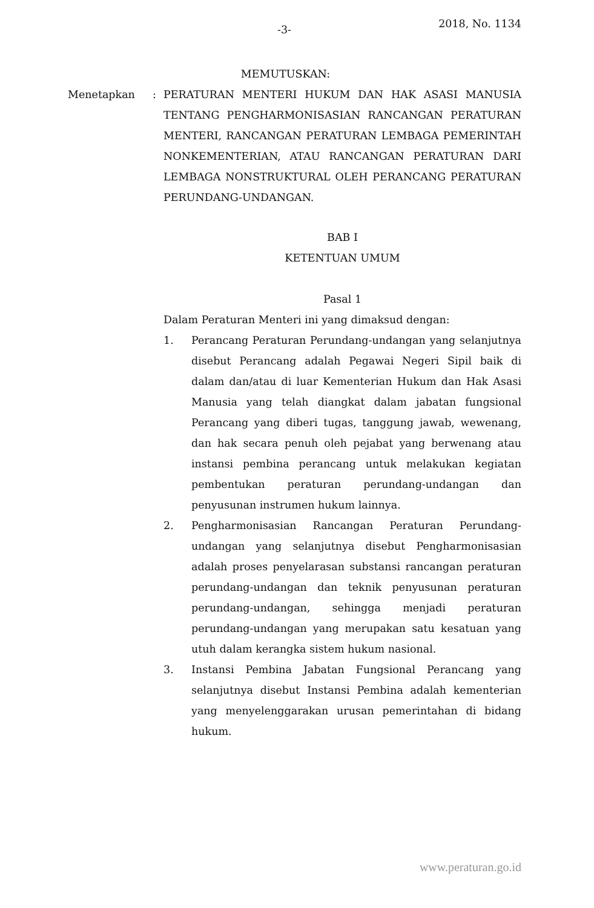-3- 2018, No. 1134
MEMUTUSKAN:
Menetapkan : PERATURAN MENTERI HUKUM DAN HAK ASASI MANUSIA TENTANG PENGHARMONISASIAN RANCANGAN PERATURAN MENTERI, RANCANGAN PERATURAN LEMBAGA PEMERINTAH NONKEMENTERIAN, ATAU RANCANGAN PERATURAN DARI LEMBAGA NONSTRUKTURAL OLEH PERANCANG PERATURAN PERUNDANG-UNDANGAN.
BAB I
KETENTUAN UMUM
Pasal 1
Dalam Peraturan Menteri ini yang dimaksud dengan:
1. Perancang Peraturan Perundang-undangan yang selanjutnya disebut Perancang adalah Pegawai Negeri Sipil baik di dalam dan/atau di luar Kementerian Hukum dan Hak Asasi Manusia yang telah diangkat dalam jabatan fungsional Perancang yang diberi tugas, tanggung jawab, wewenang, dan hak secara penuh oleh pejabat yang berwenang atau instansi pembina perancang untuk melakukan kegiatan pembentukan peraturan perundang-undangan dan penyusunan instrumen hukum lainnya.
2. Pengharmonisasian Rancangan Peraturan Perundang-undangan yang selanjutnya disebut Pengharmonisasian adalah proses penyelarasan substansi rancangan peraturan perundang-undangan dan teknik penyusunan peraturan perundang-undangan, sehingga menjadi peraturan perundang-undangan yang merupakan satu kesatuan yang utuh dalam kerangka sistem hukum nasional.
3. Instansi Pembina Jabatan Fungsional Perancang yang selanjutnya disebut Instansi Pembina adalah kementerian yang menyelenggarakan urusan pemerintahan di bidang hukum.
www.peraturan.go.id